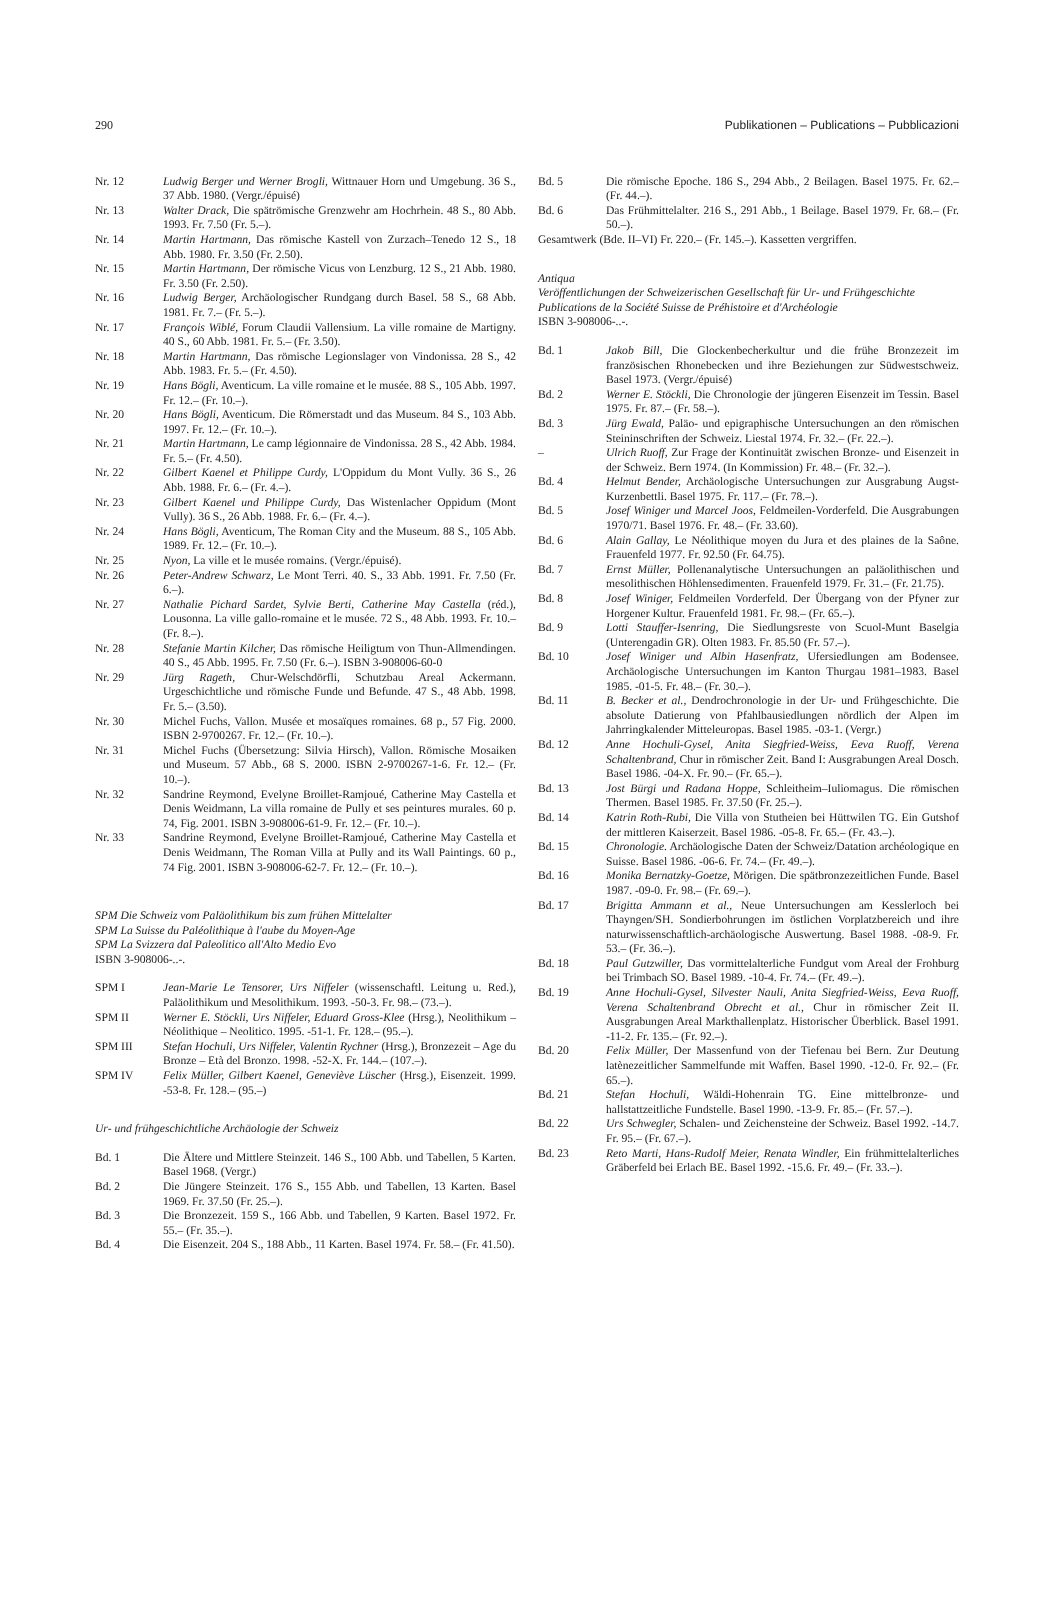290 Publikationen – Publications – Pubblicazioni
Nr. 12 Ludwig Berger und Werner Brogli, Wittnauer Horn und Umgebung. 36 S., 37 Abb. 1980. (Vergr./épuisé)
Nr. 13 Walter Drack, Die spätrömische Grenzwehr am Hochrhein. 48 S., 80 Abb. 1993. Fr. 7.50 (Fr. 5.–).
Nr. 14 Martin Hartmann, Das römische Kastell von Zurzach–Tenedo 12 S., 18 Abb. 1980. Fr. 3.50 (Fr. 2.50).
Nr. 15 Martin Hartmann, Der römische Vicus von Lenzburg. 12 S., 21 Abb. 1980. Fr. 3.50 (Fr. 2.50).
Nr. 16 Ludwig Berger, Archäologischer Rundgang durch Basel. 58 S., 68 Abb. 1981. Fr. 7.– (Fr. 5.–).
Nr. 17 François Wiblé, Forum Claudii Vallensium. La ville romaine de Martigny. 40 S., 60 Abb. 1981. Fr. 5.– (Fr. 3.50).
Nr. 18 Martin Hartmann, Das römische Legionslager von Vindonissa. 28 S., 42 Abb. 1983. Fr. 5.– (Fr. 4.50).
Nr. 19 Hans Bögli, Aventicum. La ville romaine et le musée. 88 S., 105 Abb. 1997. Fr. 12.– (Fr. 10.–).
Nr. 20 Hans Bögli, Aventicum. Die Römerstadt und das Museum. 84 S., 103 Abb. 1997. Fr. 12.– (Fr. 10.–).
Nr. 21 Martin Hartmann, Le camp légionnaire de Vindonissa. 28 S., 42 Abb. 1984. Fr. 5.– (Fr. 4.50).
Nr. 22 Gilbert Kaenel et Philippe Curdy, L'Oppidum du Mont Vully. 36 S., 26 Abb. 1988. Fr. 6.– (Fr. 4.–).
Nr. 23 Gilbert Kaenel und Philippe Curdy, Das Wistenlacher Oppidum (Mont Vully). 36 S., 26 Abb. 1988. Fr. 6.– (Fr. 4.–).
Nr. 24 Hans Bögli, Aventicum, The Roman City and the Museum. 88 S., 105 Abb. 1989. Fr. 12.– (Fr. 10.–).
Nr. 25 Nyon, La ville et le musée romains. (Vergr./épuisé).
Nr. 26 Peter-Andrew Schwarz, Le Mont Terri. 40. S., 33 Abb. 1991. Fr. 7.50 (Fr. 6.–).
Nr. 27 Nathalie Pichard Sardet, Sylvie Berti, Catherine May Castella (réd.), Lousonna. La ville gallo-romaine et le musée. 72 S., 48 Abb. 1993. Fr. 10.– (Fr. 8.–).
Nr. 28 Stefanie Martin Kilcher, Das römische Heiligtum von Thun-Allmendingen. 40 S., 45 Abb. 1995. Fr. 7.50 (Fr. 6.–). ISBN 3-908006-60-0
Nr. 29 Jürg Rageth, Chur-Welschdörfli, Schutzbau Areal Ackermann. Urgeschichtliche und römische Funde und Befunde. 47 S., 48 Abb. 1998. Fr. 5.– (3.50).
Nr. 30 Michel Fuchs, Vallon. Musée et mosaïques romaines. 68 p., 57 Fig. 2000. ISBN 2-9700267. Fr. 12.– (Fr. 10.–).
Nr. 31 Michel Fuchs (Übersetzung: Silvia Hirsch), Vallon. Römische Mosaiken und Museum. 57 Abb., 68 S. 2000. ISBN 2-9700267-1-6. Fr. 12.– (Fr. 10.–).
Nr. 32 Sandrine Reymond, Evelyne Broillet-Ramjoué, Catherine May Castella et Denis Weidmann, La villa romaine de Pully et ses peintures murales. 60 p. 74, Fig. 2001. ISBN 3-908006-61-9. Fr. 12.– (Fr. 10.–).
Nr. 33 Sandrine Reymond, Evelyne Broillet-Ramjoué, Catherine May Castella et Denis Weidmann, The Roman Villa at Pully and its Wall Paintings. 60 p., 74 Fig. 2001. ISBN 3-908006-62-7. Fr. 12.– (Fr. 10.–).
SPM Die Schweiz vom Paläolithikum bis zum frühen Mittelalter
SPM La Suisse du Paléolithique à l'aube du Moyen-Age
SPM La Svizzera dal Paleolitico all'Alto Medio Evo
ISBN 3-908006-..-.
SPM I Jean-Marie Le Tensorer, Urs Niffeler (wissenschaftl. Leitung u. Red.), Paläolithikum und Mesolithikum. 1993. -50-3. Fr. 98.– (73.–).
SPM II Werner E. Stöckli, Urs Niffeler, Eduard Gross-Klee (Hrsg.), Neolithikum – Néolithique – Neolitico. 1995. -51-1. Fr. 128.– (95.–).
SPM III Stefan Hochuli, Urs Niffeler, Valentin Rychner (Hrsg.), Bronzezeit – Age du Bronze – Età del Bronzo. 1998. -52-X. Fr. 144.– (107.–).
SPM IV Felix Müller, Gilbert Kaenel, Geneviève Lüscher (Hrsg.), Eisenzeit. 1999. -53-8. Fr. 128.– (95.–)
Ur- und frühgeschichtliche Archäologie der Schweiz
Bd. 1 Die Ältere und Mittlere Steinzeit. 146 S., 100 Abb. und Tabellen, 5 Karten. Basel 1968. (Vergr.)
Bd. 2 Die Jüngere Steinzeit. 176 S., 155 Abb. und Tabellen, 13 Karten. Basel 1969. Fr. 37.50 (Fr. 25.–).
Bd. 3 Die Bronzezeit. 159 S., 166 Abb. und Tabellen, 9 Karten. Basel 1972. Fr. 55.– (Fr. 35.–).
Bd. 4 Die Eisenzeit. 204 S., 188 Abb., 11 Karten. Basel 1974. Fr. 58.– (Fr. 41.50).
Bd. 5 Die römische Epoche. 186 S., 294 Abb., 2 Beilagen. Basel 1975. Fr. 62.– (Fr. 44.–).
Bd. 6 Das Frühmittelalter. 216 S., 291 Abb., 1 Beilage. Basel 1979. Fr. 68.– (Fr. 50.–).
Gesamtwerk (Bde. II–VI) Fr. 220.– (Fr. 145.–). Kassetten vergriffen.
Antiqua
Veröffentlichungen der Schweizerischen Gesellschaft für Ur- und Frühgeschichte
Publications de la Société Suisse de Préhistoire et d'Archéologie
ISBN 3-908006-..-.
Bd. 1 Jakob Bill, Die Glockenbecherkultur und die frühe Bronzezeit im französischen Rhonebecken und ihre Beziehungen zur Südwestschweiz. Basel 1973. (Vergr./épuisé)
Bd. 2 Werner E. Stöckli, Die Chronologie der jüngeren Eisenzeit im Tessin. Basel 1975. Fr. 87.– (Fr. 58.–).
Bd. 3 Jürg Ewald, Paläo- und epigraphische Untersuchungen an den römischen Steininschriften der Schweiz. Liestal 1974. Fr. 32.– (Fr. 22.–).
– Ulrich Ruoff, Zur Frage der Kontinuität zwischen Bronze- und Eisenzeit in der Schweiz. Bern 1974. (In Kommission) Fr. 48.– (Fr. 32.–).
Bd. 4 Helmut Bender, Archäologische Untersuchungen zur Ausgrabung Augst-Kurzenbettli. Basel 1975. Fr. 117.– (Fr. 78.–).
Bd. 5 Josef Winiger und Marcel Joos, Feldmeilen-Vorderfeld. Die Ausgrabungen 1970/71. Basel 1976. Fr. 48.– (Fr. 33.60).
Bd. 6 Alain Gallay, Le Néolithique moyen du Jura et des plaines de la Saône. Frauenfeld 1977. Fr. 92.50 (Fr. 64.75).
Bd. 7 Ernst Müller, Pollenanalytische Untersuchungen an paläolithischen und mesolithischen Höhlensedimenten. Frauenfeld 1979. Fr. 31.– (Fr. 21.75).
Bd. 8 Josef Winiger, Feldmeilen Vorderfeld. Der Übergang von der Pfyner zur Horgener Kultur. Frauenfeld 1981. Fr. 98.– (Fr. 65.–).
Bd. 9 Lotti Stauffer-Isenring, Die Siedlungsreste von Scuol-Munt Baselgia (Unterengadin GR). Olten 1983. Fr. 85.50 (Fr. 57.–).
Bd. 10 Josef Winiger und Albin Hasenfratz, Ufersiedlungen am Bodensee. Archäologische Untersuchungen im Kanton Thurgau 1981–1983. Basel 1985. -01-5. Fr. 48.– (Fr. 30.–).
Bd. 11 B. Becker et al., Dendrochronologie in der Ur- und Frühgeschichte. Die absolute Datierung von Pfahlbausiedlungen nördlich der Alpen im Jahrringkalender Mitteleuropas. Basel 1985. -03-1. (Vergr.)
Bd. 12 Anne Hochuli-Gysel, Anita Siegfried-Weiss, Eeva Ruoff, Verena Schaltenbrand, Chur in römischer Zeit. Band I: Ausgrabungen Areal Dosch. Basel 1986. -04-X. Fr. 90.– (Fr. 65.–).
Bd. 13 Jost Bürgi und Radana Hoppe, Schleitheim–Iuliomagus. Die römischen Thermen. Basel 1985. Fr. 37.50 (Fr. 25.–).
Bd. 14 Katrin Roth-Rubi, Die Villa von Stutheien bei Hüttwilen TG. Ein Gutshof der mittleren Kaiserzeit. Basel 1986. -05-8. Fr. 65.– (Fr. 43.–).
Bd. 15 Chronologie. Archäologische Daten der Schweiz/Datation archéologique en Suisse. Basel 1986. -06-6. Fr. 74.– (Fr. 49.–).
Bd. 16 Monika Bernatzky-Goetze, Mörigen. Die spätbronzezeitlichen Funde. Basel 1987. -09-0. Fr. 98.– (Fr. 69.–).
Bd. 17 Brigitta Ammann et al., Neue Untersuchungen am Kesslerloch bei Thayngen/SH. Sondierbohrungen im östlichen Vorplatzbereich und ihre naturwissenschaftlich-archäologische Auswertung. Basel 1988. -08-9. Fr. 53.– (Fr. 36.–).
Bd. 18 Paul Gutzwiller, Das vormittelalterliche Fundgut vom Areal der Frohburg bei Trimbach SO. Basel 1989. -10-4. Fr. 74.– (Fr. 49.–).
Bd. 19 Anne Hochuli-Gysel, Silvester Nauli, Anita Siegfried-Weiss, Eeva Ruoff, Verena Schaltenbrand Obrecht et al., Chur in römischer Zeit II. Ausgrabungen Areal Markthallenplatz. Historischer Überblick. Basel 1991. -11-2. Fr. 135.– (Fr. 92.–).
Bd. 20 Felix Müller, Der Massenfund von der Tiefenau bei Bern. Zur Deutung latènezeitlicher Sammelfunde mit Waffen. Basel 1990. -12-0. Fr. 92.– (Fr. 65.–).
Bd. 21 Stefan Hochuli, Wäldi-Hohenrain TG. Eine mittelbronze- und hallstattzeitliche Fundstelle. Basel 1990. -13-9. Fr. 85.– (Fr. 57.–).
Bd. 22 Urs Schwegler, Schalen- und Zeichensteine der Schweiz. Basel 1992. -14.7. Fr. 95.– (Fr. 67.–).
Bd. 23 Reto Marti, Hans-Rudolf Meier, Renata Windler, Ein frühmittelalterliches Gräberfeld bei Erlach BE. Basel 1992. -15.6. Fr. 49.– (Fr. 33.–).